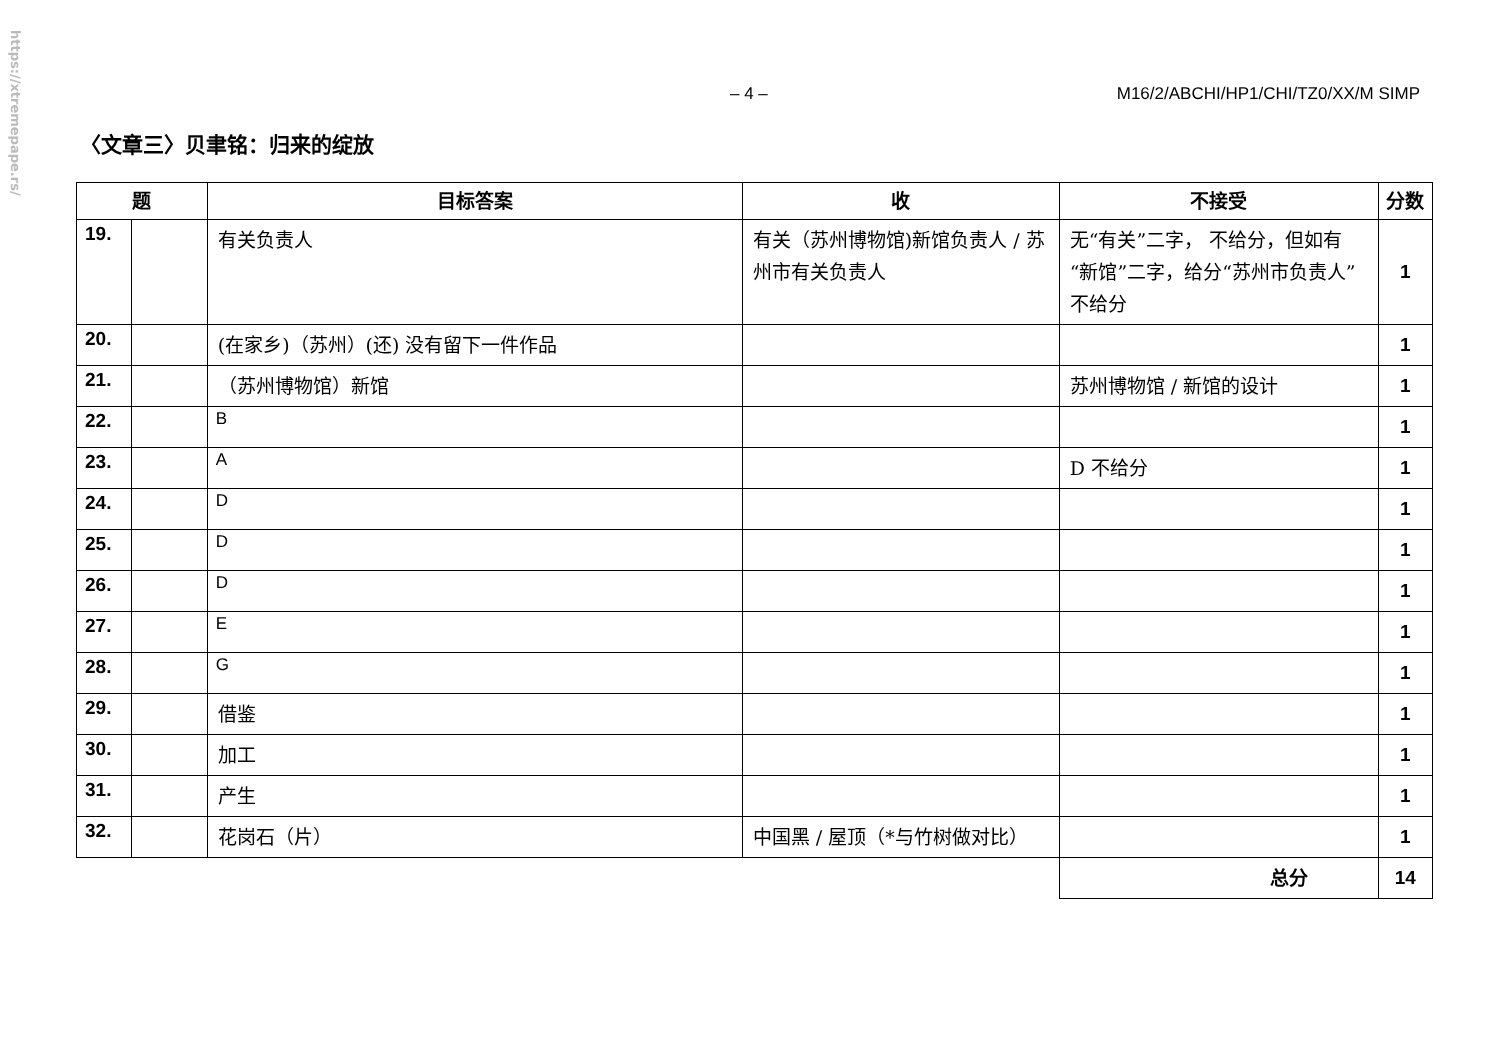https://xtremepape.rs/
– 4 – M16/2/ABCHI/HP1/CHI/TZ0/XX/M SIMP
〈文章三〉贝聿铭：归来的绽放
| 题 | | 目标答案 | 收 | 不接受 | 分数 |
| --- | --- | --- | --- | --- | --- |
| 19. | | 有关负责人 | 有关（苏州博物馆)新馆负责人 / 苏州市有关负责人 | 无“有关”二字， 不给分，但如有“新馆”二字，给分“苏州市负责人”不给分 | 1 |
| 20. | | (在家乡)（苏州）(还) 没有留下一件作品 | | | 1 |
| 21. | | （苏州博物馆）新馆 | | 苏州博物馆 / 新馆的设计 | 1 |
| 22. | | B | | | 1 |
| 23. | | A | | D 不给分 | 1 |
| 24. | | D | | | 1 |
| 25. | | D | | | 1 |
| 26. | | D | | | 1 |
| 27. | | E | | | 1 |
| 28. | | G | | | 1 |
| 29. | | 借鉴 | | | 1 |
| 30. | | 加工 | | | 1 |
| 31. | | 产生 | | | 1 |
| 32. | | 花岗石（片） | 中国黑 / 屋顶（*与竹树做对比） | | 1 |
| | | | | 总分 | 14 |